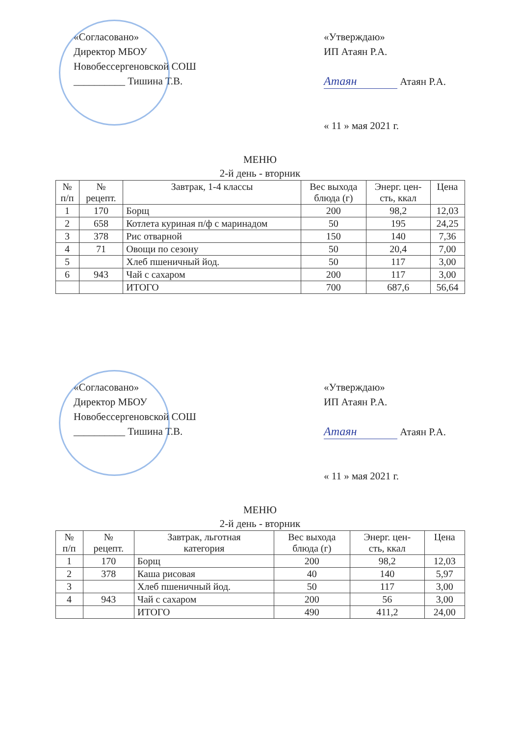«Согласовано»
Директор МБОУ
Новобессергеновской СОШ
__________ Тишина Т.В.
«Утверждаю»
ИП Атаян Р.А.
Атаян Атаян Р.А.
« 11 » мая 2021 г.
МЕНЮ
2-й день - вторник
| № п/п | № рецепт. | Завтрак, 1-4 классы | Вес выхода блюда (г) | Энерг. цен- сть, ккал | Цена |
| --- | --- | --- | --- | --- | --- |
| 1 | 170 | Борщ | 200 | 98,2 | 12,03 |
| 2 | 658 | Котлета куриная п/ф с маринадом | 50 | 195 | 24,25 |
| 3 | 378 | Рис отварной | 150 | 140 | 7,36 |
| 4 | 71 | Овощи по сезону | 50 | 20,4 | 7,00 |
| 5 | | Хлеб пшеничный йод. | 50 | 117 | 3,00 |
| 6 | 943 | Чай с сахаром | 200 | 117 | 3,00 |
| | | ИТОГО | 700 | 687,6 | 56,64 |
«Согласовано»
Директор МБОУ
Новобессергеновской СОШ
__________ Тишина Т.В.
«Утверждаю»
ИП Атаян Р.А.
Атаян Атаян Р.А.
« 11 » мая 2021 г.
МЕНЮ
2-й день - вторник
| № п/п | № рецепт. | Завтрак, льготная категория | Вес выхода блюда (г) | Энерг. цен- сть, ккал | Цена |
| --- | --- | --- | --- | --- | --- |
| 1 | 170 | Борщ | 200 | 98,2 | 12,03 |
| 2 | 378 | Каша рисовая | 40 | 140 | 5,97 |
| 3 | | Хлеб пшеничный йод. | 50 | 117 | 3,00 |
| 4 | 943 | Чай с сахаром | 200 | 56 | 3,00 |
| | | ИТОГО | 490 | 411,2 | 24,00 |